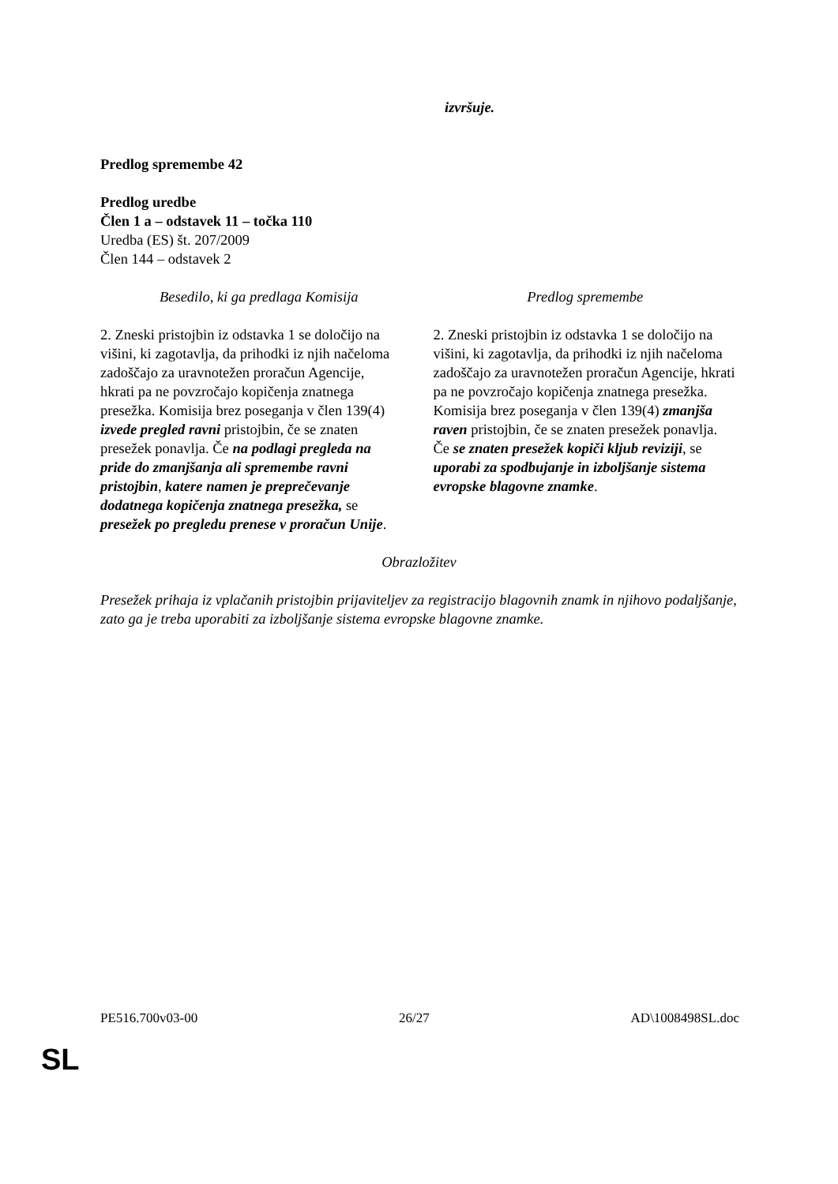izvršuje.
Predlog spremembe 42
Predlog uredbe
Člen 1 a – odstavek 11 – točka 110
Uredba (ES) št. 207/2009
Člen 144 – odstavek 2
| Besedilo, ki ga predlaga Komisija | Predlog spremembe |
| 2. Zneski pristojbin iz odstavka 1 se določijo na višini, ki zagotavlja, da prihodki iz njih načeloma zadoščajo za uravnotežen proračun Agencije, hkrati pa ne povzročajo kopičenja znatnega presežka. Komisija brez poseganja v člen 139(4) izvede pregled ravni pristojbin, če se znaten presežek ponavlja. Če na podlagi pregleda na pride do zmanjšanja ali spremembe ravni pristojbin , katere namen je preprečevanje dodatnega kopičenja znatnega presežka, se presežek po pregledu prenese v proračun Unije . | 2. Zneski pristojbin iz odstavka 1 se določijo na višini, ki zagotavlja, da prihodki iz njih načeloma zadoščajo za uravnotežen proračun Agencije, hkrati pa ne povzročajo kopičenja znatnega presežka. Komisija brez poseganja v člen 139(4) zmanjša raven pristojbin, če se znaten presežek ponavlja. Če se znaten presežek kopiči kljub reviziji , se uporabi za spodbujanje in izboljšanje sistema evropske blagovne znamke . |
Obrazložitev
Presežek prihaja iz vplačanih pristojbin prijaviteljev za registracijo blagovnih znamk in njihovo podaljšanje, zato ga je treba uporabiti za izboljšanje sistema evropske blagovne znamke.
PE516.700v03-00 26/27 AD\1008498SL.doc
SL